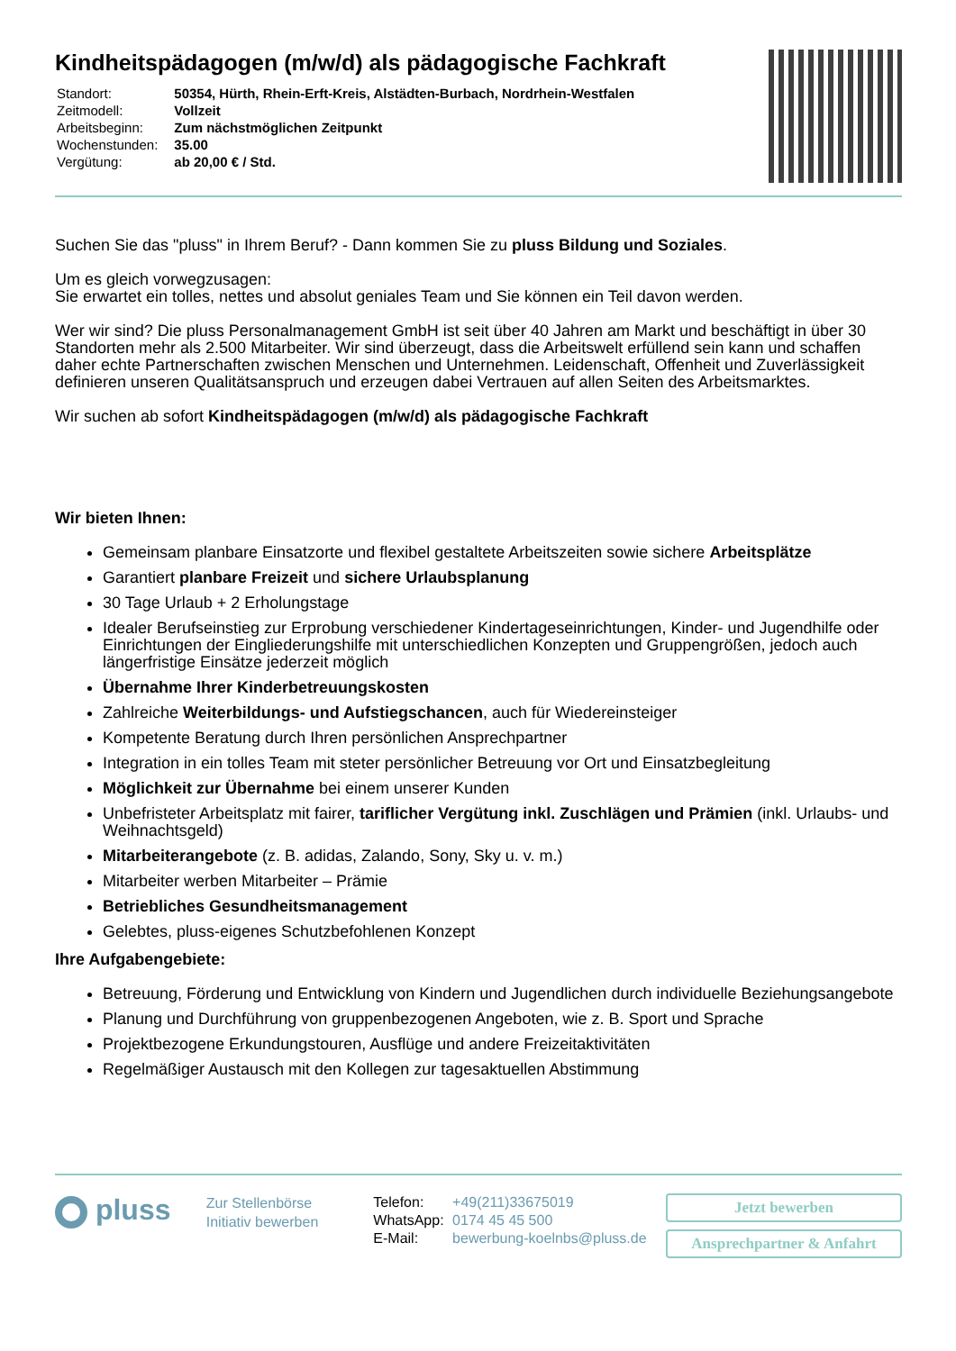Kindheitspädagogen (m/w/d) als pädagogische Fachkraft
| Standort: | 50354, Hürth, Rhein-Erft-Kreis, Alstädten-Burbach, Nordrhein-Westfalen |
| Zeitmodell: | Vollzeit |
| Arbeitsbeginn: | Zum nächstmöglichen Zeitpunkt |
| Wochenstunden: | 35.00 |
| Vergütung: | ab 20,00 € / Std. |
Suchen Sie das "pluss" in Ihrem Beruf? - Dann kommen Sie zu pluss Bildung und Soziales.
Um es gleich vorwegzusagen:
Sie erwartet ein tolles, nettes und absolut geniales Team und Sie können ein Teil davon werden.
Wer wir sind? Die pluss Personalmanagement GmbH ist seit über 40 Jahren am Markt und beschäftigt in über 30 Standorten mehr als 2.500 Mitarbeiter. Wir sind überzeugt, dass die Arbeitswelt erfüllend sein kann und schaffen daher echte Partnerschaften zwischen Menschen und Unternehmen. Leidenschaft, Offenheit und Zuverlässigkeit definieren unseren Qualitätsanspruch und erzeugen dabei Vertrauen auf allen Seiten des Arbeitsmarktes.
Wir suchen ab sofort Kindheitspädagogen (m/w/d) als pädagogische Fachkraft
Wir bieten Ihnen:
Gemeinsam planbare Einsatzorte und flexibel gestaltete Arbeitszeiten sowie sichere Arbeitsplätze
Garantiert planbare Freizeit und sichere Urlaubsplanung
30 Tage Urlaub + 2 Erholungstage
Idealer Berufseinstieg zur Erprobung verschiedener Kindertageseinrichtungen, Kinder- und Jugendhilfe oder Einrichtungen der Eingliederungshilfe mit unterschiedlichen Konzepten und Gruppengrößen, jedoch auch längerfristige Einsätze jederzeit möglich
Übernahme Ihrer Kinderbetreuungskosten
Zahlreiche Weiterbildungs- und Aufstiegschancen, auch für Wiedereinsteiger
Kompetente Beratung durch Ihren persönlichen Ansprechpartner
Integration in ein tolles Team mit steter persönlicher Betreuung vor Ort und Einsatzbegleitung
Möglichkeit zur Übernahme bei einem unserer Kunden
Unbefristeter Arbeitsplatz mit fairer, tariflicher Vergütung inkl. Zuschlägen und Prämien (inkl. Urlaubs- und Weihnachtsgeld)
Mitarbeiterangebote (z. B. adidas, Zalando, Sony, Sky u. v. m.)
Mitarbeiter werben Mitarbeiter – Prämie
Betriebliches Gesundheitsmanagement
Gelebtes, pluss-eigenes Schutzbefohlenen Konzept
Ihre Aufgabengebiete:
Betreuung, Förderung und Entwicklung von Kindern und Jugendlichen durch individuelle Beziehungsangebote
Planung und Durchführung von gruppenbezogenen Angeboten, wie z. B. Sport und Sprache
Projektbezogene Erkundungstouren, Ausflüge und andere Freizeitaktivitäten
Regelmäßiger Austausch mit den Kollegen zur tagesaktuellen Abstimmung
pluss
Zur Stellenbörse
Initiativ bewerben
| Telefon: | +49(211)33675019 |
| WhatsApp: | 0174 45 45 500 |
| E-Mail: | bewerbung-koelnbs@pluss.de |
Jetzt bewerben
Ansprechpartner & Anfahrt